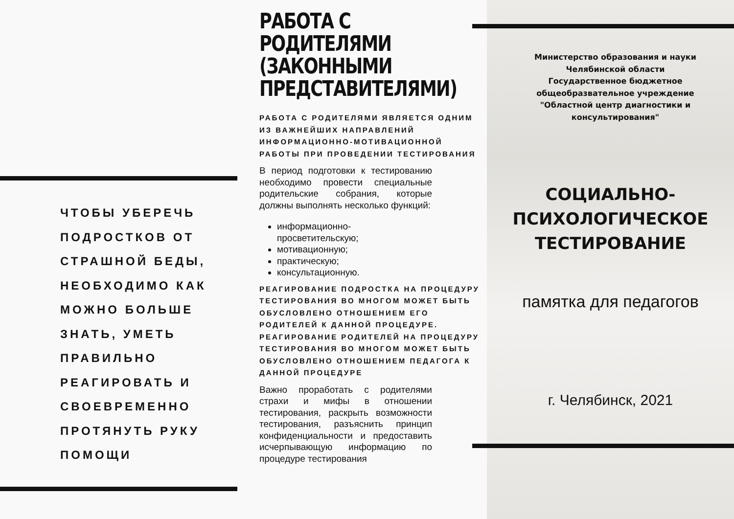ЧТОБЫ УБЕРЕЧЬ
ПОДРОСТКОВ ОТ
СТРАШНОЙ БЕДЫ,
НЕОБХОДИМО КАК
МОЖНО БОЛЬШЕ
ЗНАТЬ, УМЕТЬ
ПРАВИЛЬНО
РЕАГИРОВАТЬ И
СВОЕВРЕМЕННО
ПРОТЯНУТЬ РУКУ
ПОМОЩИ
РАБОТА С РОДИТЕЛЯМИ (ЗАКОННЫМИ ПРЕДСТАВИТЕЛЯМИ)
РАБОТА С РОДИТЕЛЯМИ ЯВЛЯЕТСЯ ОДНИМ ИЗ ВАЖНЕЙШИХ НАПРАВЛЕНИЙ ИНФОРМАЦИОННО-МОТИВАЦИОННОЙ РАБОТЫ ПРИ ПРОВЕДЕНИИ ТЕСТИРОВАНИЯ
В период подготовки к тестированию необходимо провести специальные родительские собрания, которые должны выполнять несколько функций:
информационно-
просветительскую;
мотивационную;
практическую;
консультационную.
РЕАГИРОВАНИЕ ПОДРОСТКА НА ПРОЦЕДУРУ ТЕСТИРОВАНИЯ ВО МНОГОМ МОЖЕТ БЫТЬ ОБУСЛОВЛЕНО ОТНОШЕНИЕМ ЕГО РОДИТЕЛЕЙ К ДАННОЙ ПРОЦЕДУРЕ.
РЕАГИРОВАНИЕ РОДИТЕЛЕЙ НА ПРОЦЕДУРУ ТЕСТИРОВАНИЯ ВО МНОГОМ МОЖЕТ БЫТЬ ОБУСЛОВЛЕНО ОТНОШЕНИЕМ ПЕДАГОГА К ДАННОЙ ПРОЦЕДУРЕ
Важно проработать с родителями страхи и мифы в отношении тестирования, раскрыть возможности тестирования, разъяснить принцип конфиденциальности и предоставить исчерпывающую информацию по процедуре тестирования
Министерство образования и науки
Челябинской области
Государственное бюджетное
общеобразвательное учреждение
"Областной центр диагностики и
консультирования"
СОЦИАЛЬНО-
ПСИХОЛОГИЧЕСКОЕ
ТЕСТИРОВАНИЕ
памятка для педагогов
г. Челябинск, 2021